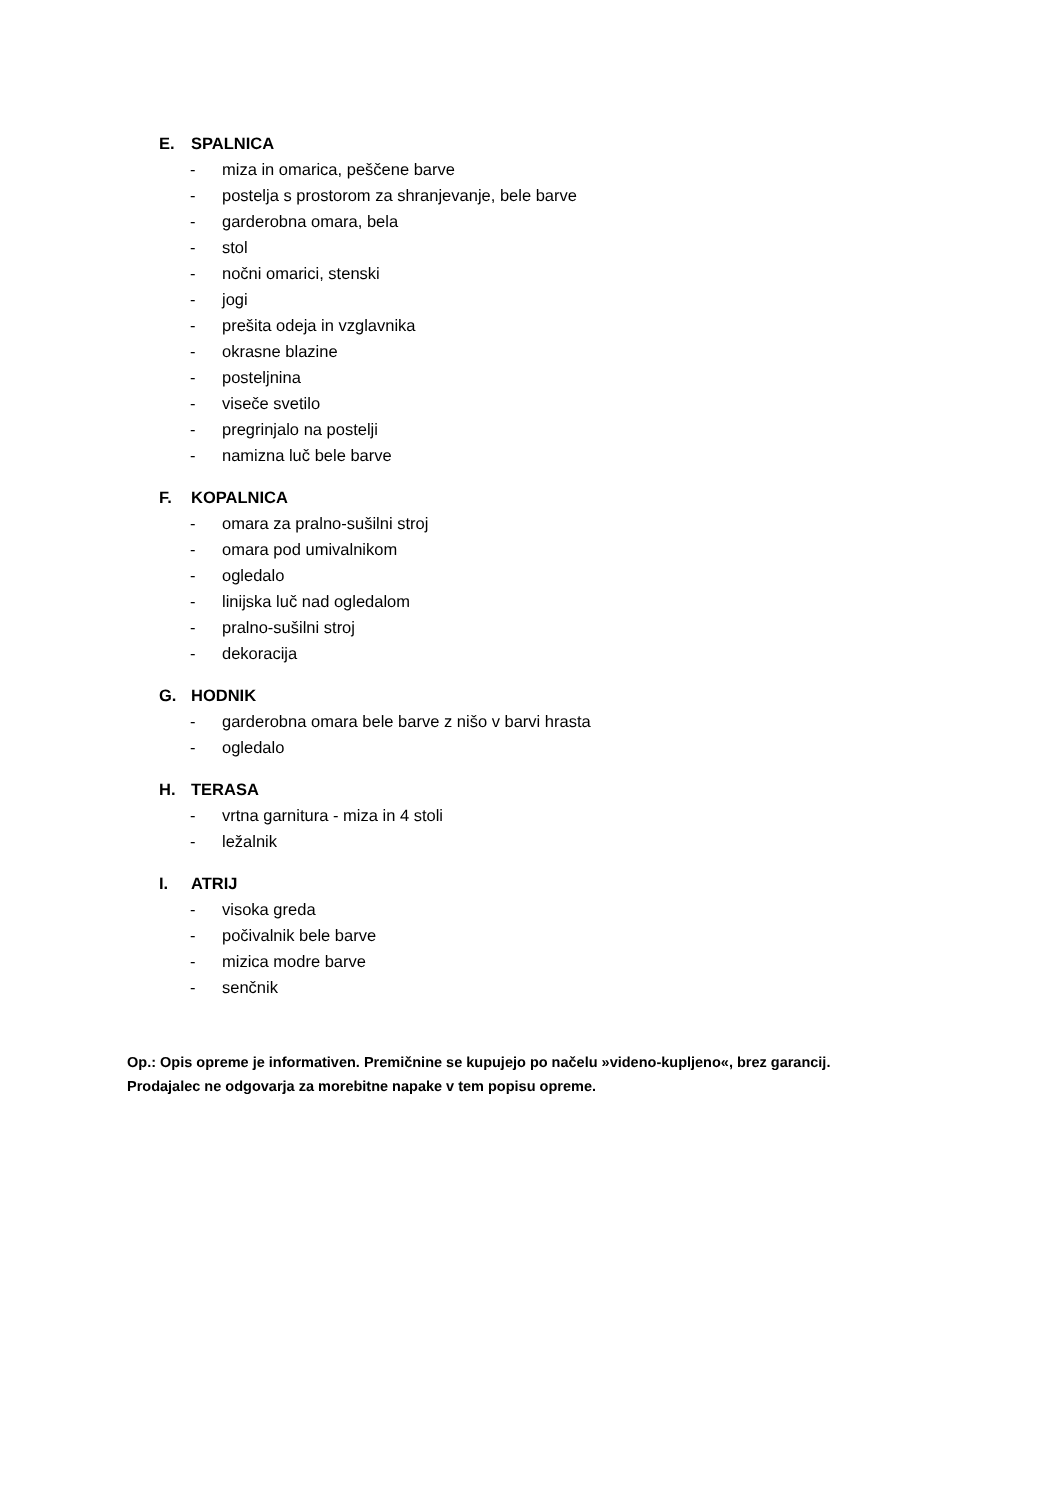E. SPALNICA
- miza in omarica, peščene barve
- postelja s prostorom za shranjevanje, bele barve
- garderobna omara, bela
- stol
- nočni omarici, stenski
- jogi
- prešita odeja in vzglavnika
- okrasne blazine
- posteljnina
- viseče svetilo
- pregrinjalo na postelji
- namizna luč bele barve
F. KOPALNICA
- omara za pralno-sušilni stroj
- omara pod umivalnikom
- ogledalo
- linijska luč nad ogledalom
- pralno-sušilni stroj
- dekoracija
G. HODNIK
- garderobna omara bele barve z nišo v barvi hrasta
- ogledalo
H. TERASA
- vrtna garnitura - miza in 4 stoli
- ležalnik
I. ATRIJ
- visoka greda
- počivalnik bele barve
- mizica modre barve
- senčnik
Op.: Opis opreme je informativen. Premičnine se kupujejo po načelu »videno-kupljeno«, brez garancij.
Prodajalec ne odgovarja za morebitne napake v tem popisu opreme.